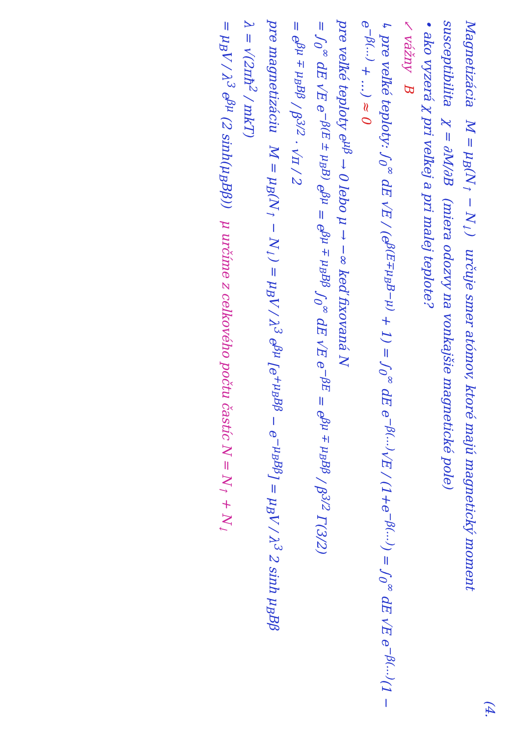(4.
Magnetizácia M = μ<sub>B</sub>(N<sub>↑</sub> − N<sub>↓</sub>) určuje smer atómov, ktoré majú magnetický moment
susceptibilita χ = ∂M/∂B (miera odozvy na vonkajšie magnetické pole)
• ako vyzerá χ pri veľkej a pri malej teplote?
↙ vážny B
↳ pre veľké teploty: ∫<sub>0</sub><sup>∞</sup> dE √E / (e<sup>β(E∓μ<sub>B</sub>B−μ)</sup> + 1) = ∫<sub>0</sub><sup>∞</sup> dE e<sup>−β(...)</sup>√E / (1+e<sup>−β(...)</sup>) = ∫<sub>0</sub><sup>∞</sup> dE √E e<sup>−β(...)</sup>(1 − e<sup>−β(...)</sup> + ...) ≈ 0
pre veľké teploty e<sup>μβ</sup> → 0 lebo μ → −∞ keď fixovaná N
= ∫<sub>0</sub><sup>∞</sup> dE √E e<sup>−β(E ± μ<sub>B</sub>B)</sup> e<sup>βμ</sup> = e<sup>βμ ∓ μ<sub>B</sub>Bβ</sup> ∫<sub>0</sub><sup>∞</sup> dE √E e<sup>−βE</sup> = e<sup>βμ ∓ μ<sub>B</sub>Bβ</sup> / β<sup>3/2</sup> Γ(3/2)
= e<sup>βμ ∓ μ<sub>B</sub>Bβ</sup> / β<sup>3/2</sup> · √π / 2
pre magnetizáciu M = μ<sub>B</sub>(N<sub>↑</sub> − N<sub>↓</sub>) = μ<sub>B</sub>V / λ<sup>3</sup> e<sup>βμ</sup> [e<sup>+μ<sub>B</sub>Bβ</sup> − e<sup>−μ<sub>B</sub>Bβ</sup>] = μ<sub>B</sub>V / λ<sup>3</sup> 2 sinh μ<sub>B</sub>Bβ
λ = √(2πħ<sup>2</sup> / mkT)
= μ<sub>B</sub>V / λ<sup>3</sup> e<sup>βμ</sup> (2 sinh(μ<sub>B</sub>Bβ)) μ určíme z celkového počtu častíc N = N<sub>↑</sub> + N<sub>↓</sub>